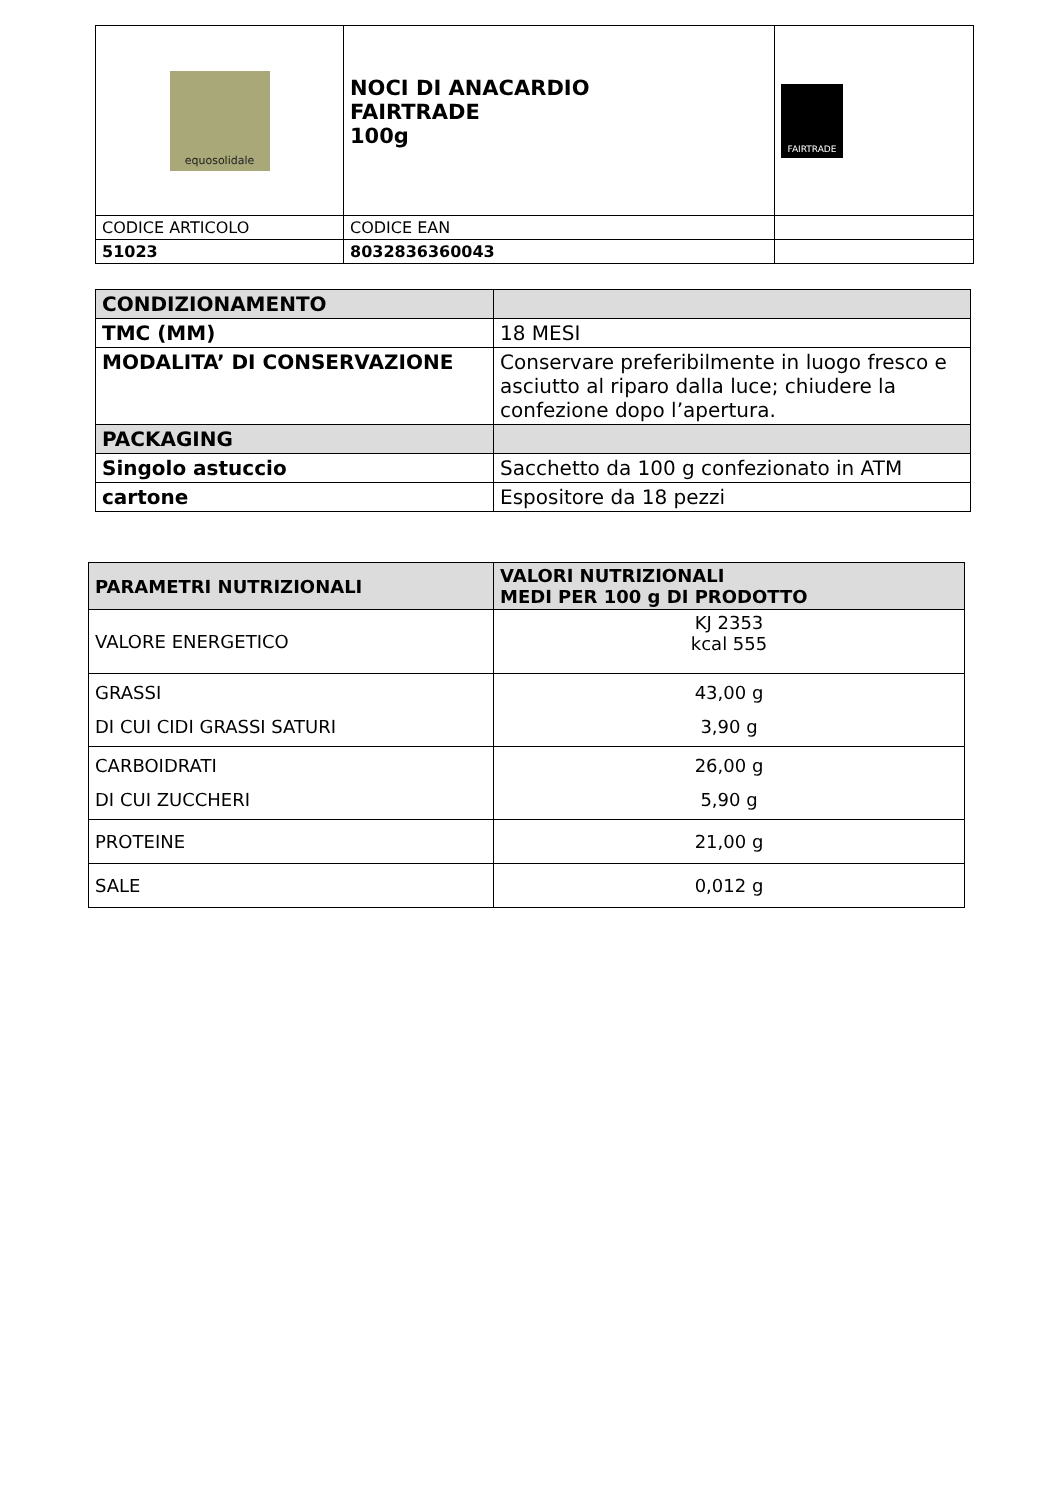| equosolidale | NOCI DI ANACARDIO FAIRTRADE 100g | FAIRTRADE |
| CODICE ARTICOLO | CODICE EAN | |
| 51023 | 8032836360043 | |
| CONDIZIONAMENTO | |
| TMC (MM) | 18 MESI |
| MODALITA’ DI CONSERVAZIONE | Conservare preferibilmente in luogo fresco e asciutto al riparo dalla luce; chiudere la confezione dopo l’apertura. |
| PACKAGING | |
| Singolo astuccio | Sacchetto da 100 g confezionato in ATM |
| cartone | Espositore da 18 pezzi |
| PARAMETRI NUTRIZIONALI | VALORI NUTRIZIONALI MEDI PER 100 g DI PRODOTTO |
| --- | --- |
| VALORE ENERGETICO | KJ 2353 kcal 555 |
| GRASSI DI CUI CIDI GRASSI SATURI | 43,00 g 3,90 g |
| CARBOIDRATI DI CUI ZUCCHERI | 26,00 g 5,90 g |
| PROTEINE | 21,00 g |
| SALE | 0,012 g |